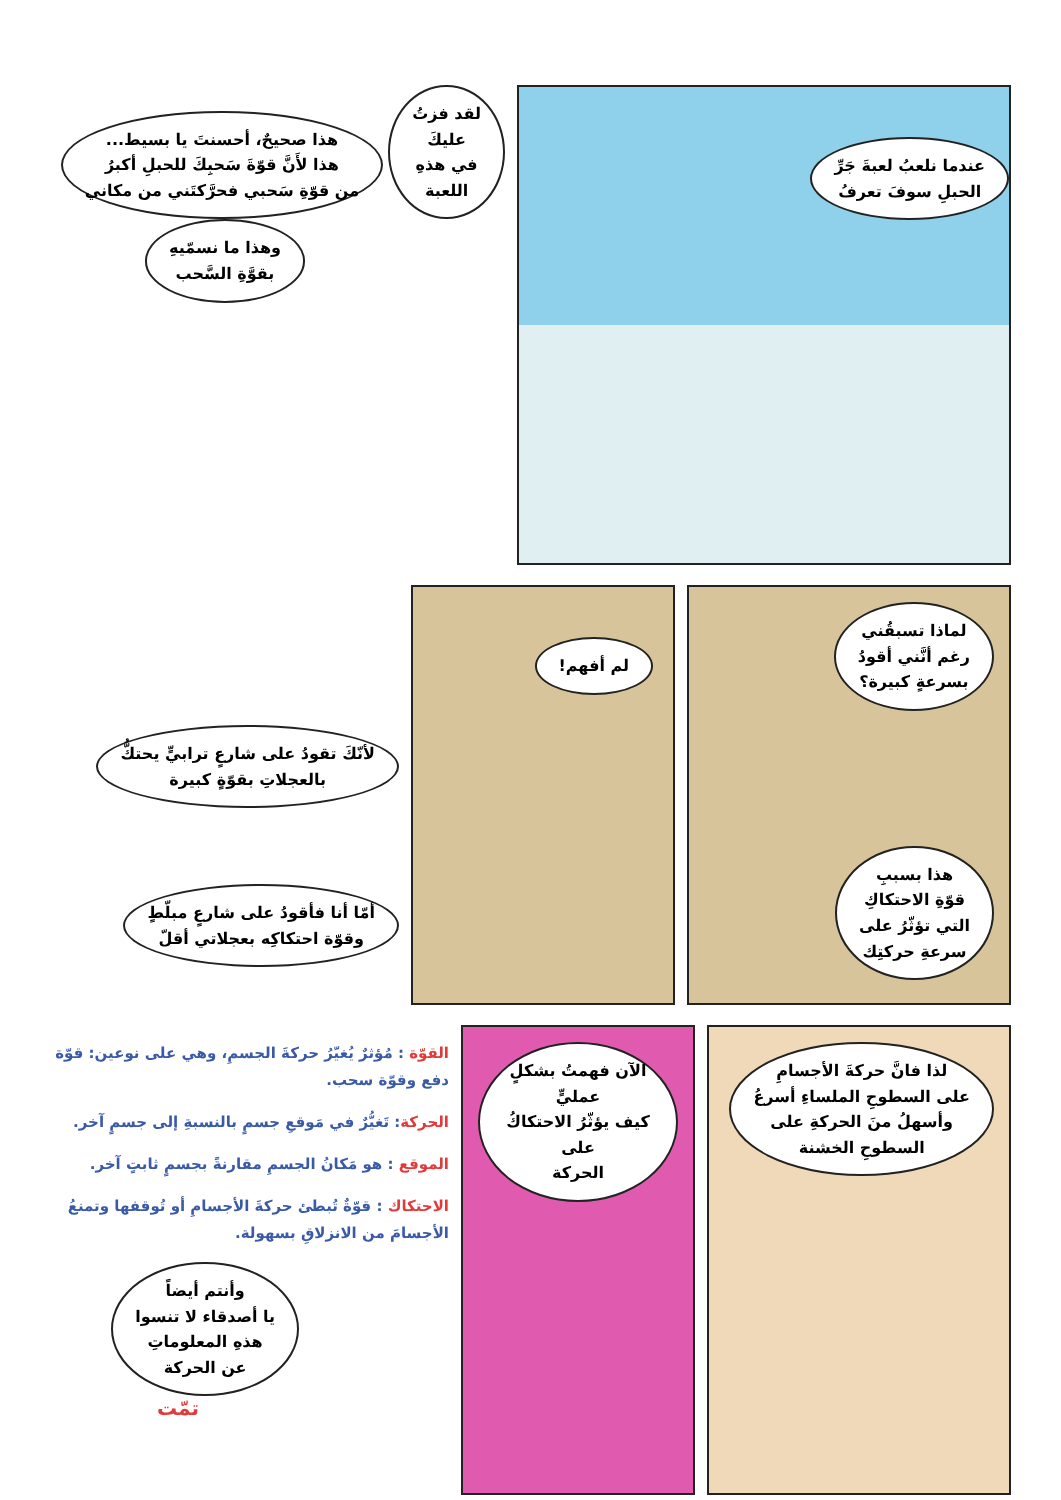عندما نلعبُ لعبةَ جَرِّ
الحبلِ سوفَ تعرفُ
لقد فزتُ
عليكَ
في هذهِ
اللعبة هذا صحيحٌ، أحسنتَ يا بسيط...
هذا لأَنَّ قوّةَ سَحبِكَ للحبلِ أكبرُ
من قوّةِ سَحبي فحرَّكتَني من مكاني
وهذا ما نسمّيهِ
بقوَّةِ السَّحب
لماذا تسبقُني
رغم أنَّني أقودُ
بسرعةٍ كبيرة؟
هذا بسببِ
قوّةِ الاحتكاكِ
التي تؤثّرُ على
سرعةِ حركتِك
لم أفهم!
لأنّكَ تقودُ على شارعٍ ترابيٍّ يحتكُّ
بالعجلاتِ بقوّةٍ كبيرة
أمّا أنا فأقودُ على شارعٍ مبلّطٍ
وقوّة احتكاكِه بعجلاتي أقلّ
لذا فانَّ حركةَ الأجسامِ
على السطوحِ الملساءِ أسرعُ
وأسهلُ منَ الحركةِ على
السطوحِ الخشنة
الآن فهمتُ بشكلٍ عمليٍّ
كيف يؤثّرُ الاحتكاكُ على
الحركة
القوّة : مُؤثرٌ يُغيّرُ حركةَ الجسمِ، وهي على نوعين: قوّة دفع وقوّة سحب.
الحركة: تَغيُّرٌ في مَوقعِ جسمٍ بالنسبةِ إلى جسمٍ آخر.
الموقع : هو مَكانُ الجسمِ مقارنةً بجسمٍ ثابتٍ آخر.
الاحتكاك : قوّةٌ تُبطئ حركةَ الأجسامِ أو تُوقفها وتمنعُ الأجسامَ من الانزلاقِ بسهولة.
وأنتم أيضاً
يا أصدقاء لا تنسوا
هذهِ المعلوماتِ
عن الحركة
تمّت